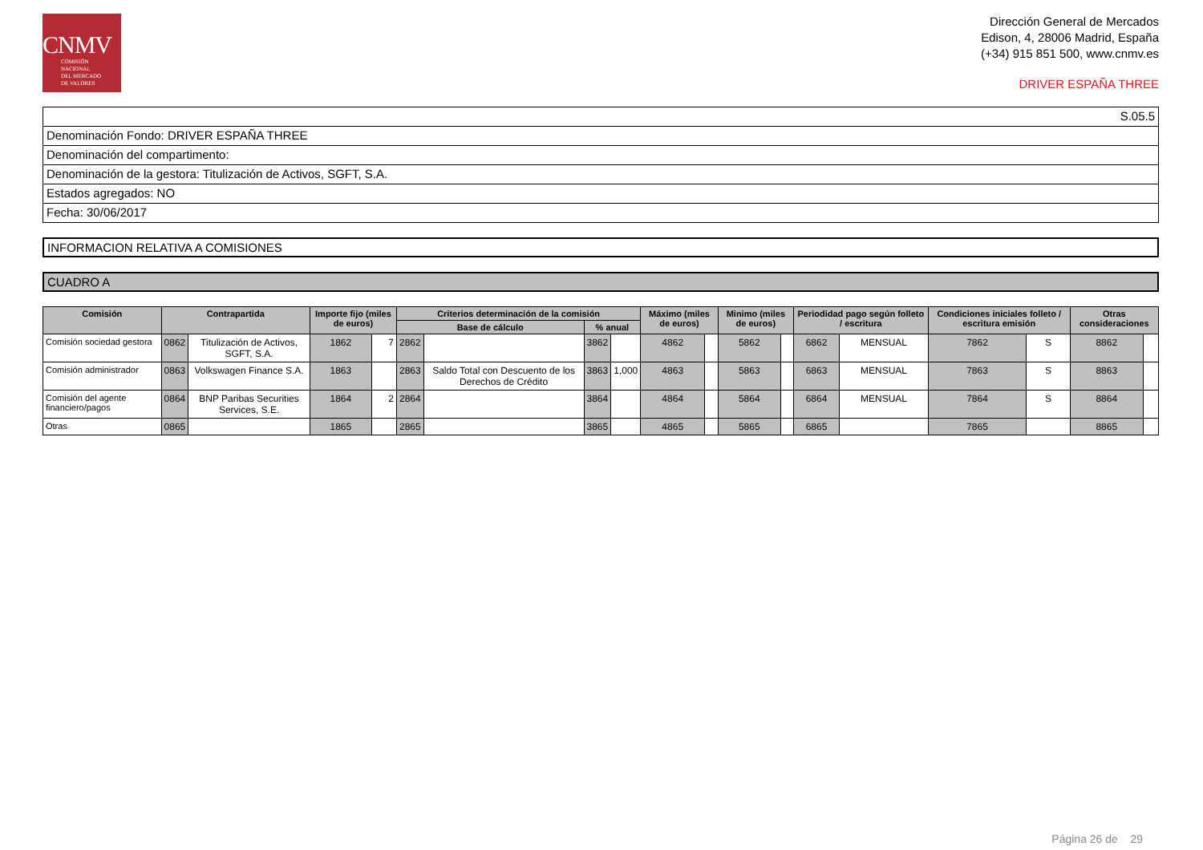CNMV
COMISIÓN
NACIONAL
DEL MERCADO
DE VALORES
Dirección General de Mercados
Edison, 4, 28006 Madrid, España
(+34) 915 851 500, www.cnmv.es
DRIVER ESPAÑA THREE
S.05.5
Denominación Fondo: DRIVER ESPAÑA THREE
Denominación del compartimento:
Denominación de la gestora: Titulización de Activos, SGFT, S.A.
Estados agregados: NO
Fecha: 30/06/2017
INFORMACION RELATIVA A COMISIONES
CUADRO A
| Comisión | Contrapartida | | Importe fijo (miles de euros) | | Criterios determinación de la comisión | | | | Máximo (miles de euros) | | Minimo (miles de euros) | | Periodidad pago según folleto / escritura | | Condiciones iniciales folleto / escritura emisión | | Otras consideraciones | |
| --- | --- | --- | --- | --- | --- | --- | --- | --- | --- | --- | --- | --- | --- | --- | --- | --- | --- | --- |
| | | | | | Base de cálculo | | % anual | | | | | | | | | | | |
| Comisión sociedad gestora | 0862 | Titulización de Activos, SGFT, S.A. | 1862 | 7 | 2862 | | 3862 | | 4862 | | 5862 | | 6862 | MENSUAL | 7862 | S | 8862 | |
| Comisión administrador | 0863 | Volkswagen Finance S.A. | 1863 | | 2863 | Saldo Total con Descuento de los Derechos de Crédito | 3863 | 1,000 | 4863 | | 5863 | | 6863 | MENSUAL | 7863 | S | 8863 | |
| Comisión del agente financiero/pagos | 0864 | BNP Paribas Securities Services, S.E. | 1864 | 2 | 2864 | | 3864 | | 4864 | | 5864 | | 6864 | MENSUAL | 7864 | S | 8864 | |
| Otras | 0865 | | 1865 | | 2865 | | 3865 | | 4865 | | 5865 | | 6865 | | 7865 | | 8865 | |
Página 26 de 29